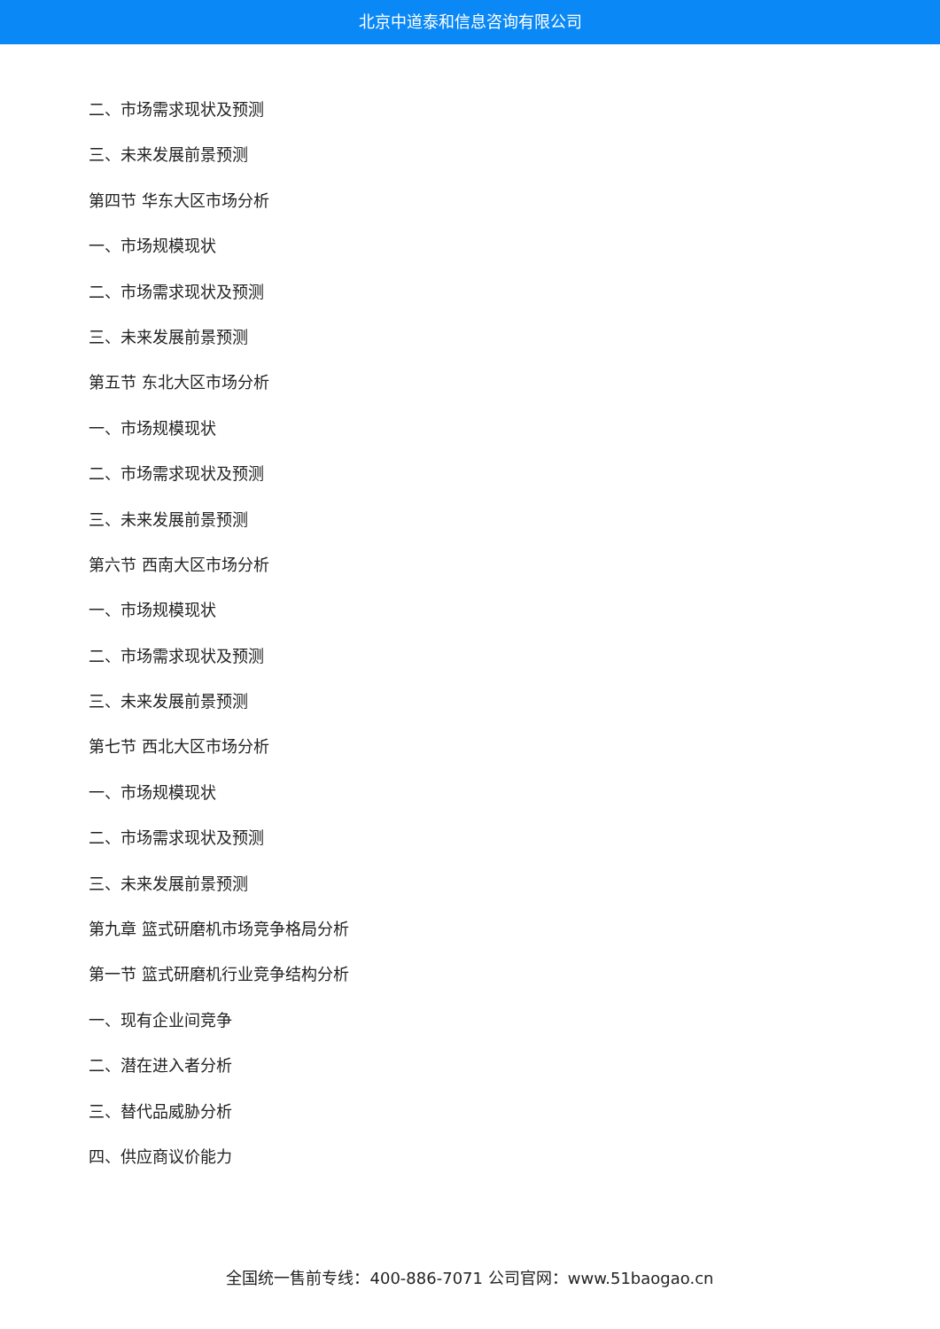北京中道泰和信息咨询有限公司
二、市场需求现状及预测
三、未来发展前景预测
第四节 华东大区市场分析
一、市场规模现状
二、市场需求现状及预测
三、未来发展前景预测
第五节 东北大区市场分析
一、市场规模现状
二、市场需求现状及预测
三、未来发展前景预测
第六节 西南大区市场分析
一、市场规模现状
二、市场需求现状及预测
三、未来发展前景预测
第七节 西北大区市场分析
一、市场规模现状
二、市场需求现状及预测
三、未来发展前景预测
第九章 篮式研磨机市场竞争格局分析
第一节 篮式研磨机行业竞争结构分析
一、现有企业间竞争
二、潜在进入者分析
三、替代品威胁分析
四、供应商议价能力
全国统一售前专线：400-886-7071 公司官网：www.51baogao.cn